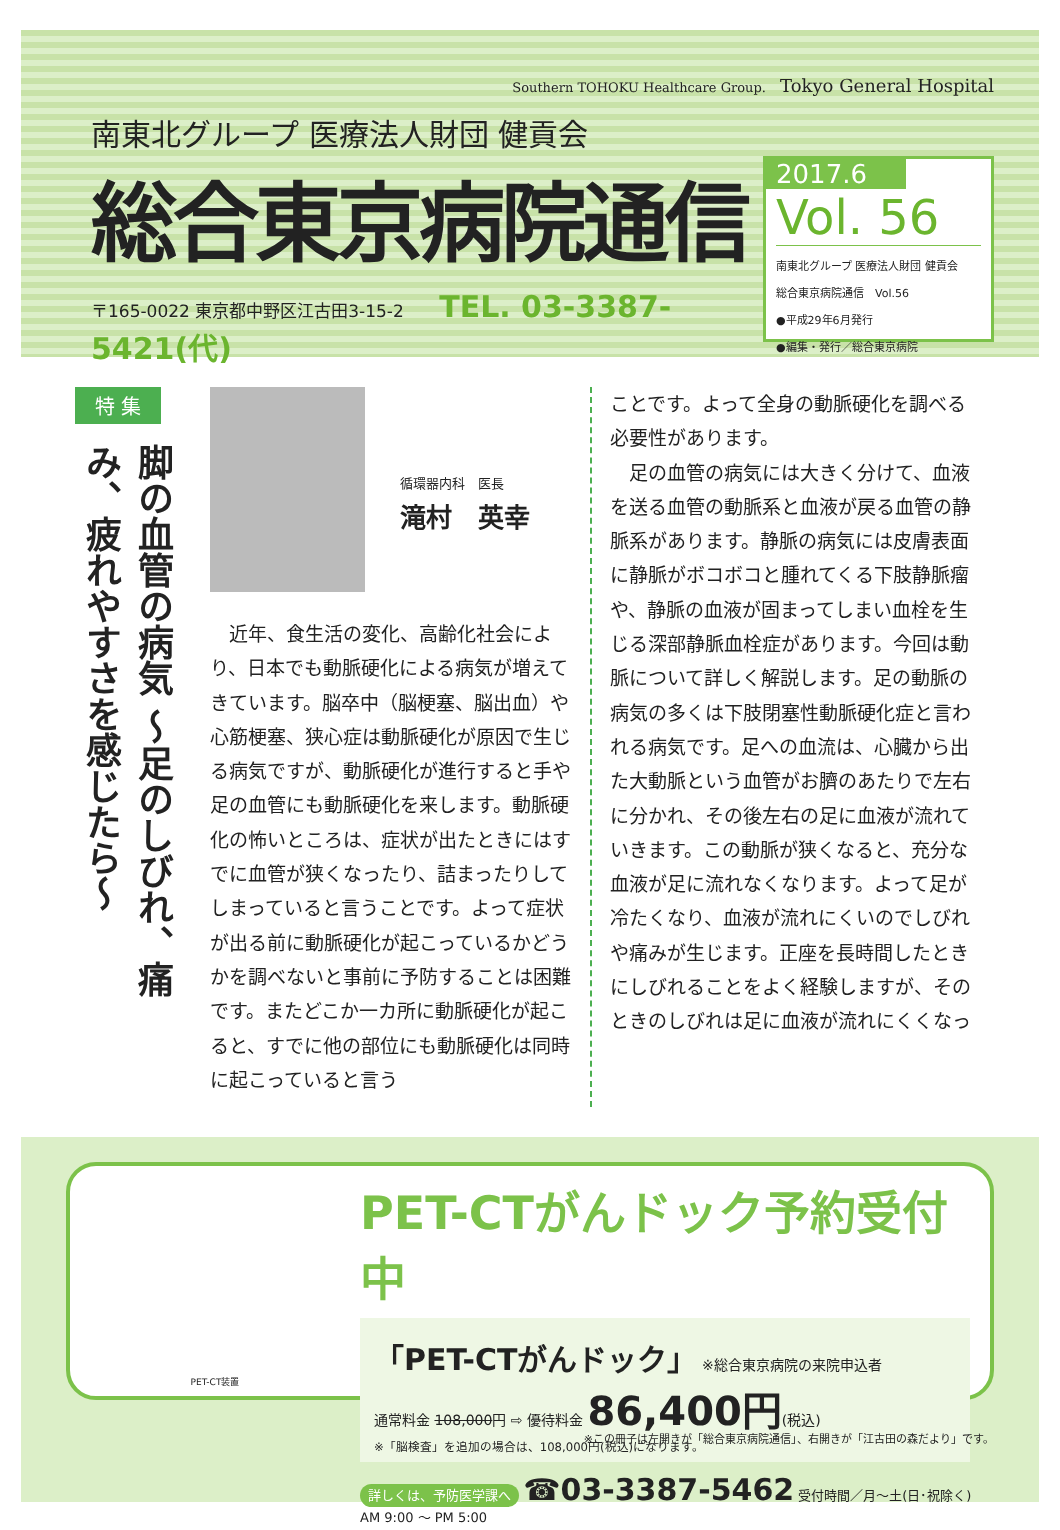Southern TOHOKU Healthcare Group. Tokyo General Hospital
南東北グループ 医療法人財団 健貢会
総合東京病院通信
〒165-0022 東京都中野区江古田3-15-2 TEL. 03-3387-5421(代)
2017.6
Vol. 56
南東北グループ 医療法人財団 健貢会
総合東京病院通信　Vol.56
●平成29年6月発行
●編集・発行／総合東京病院
特 集
脚の血管の病気 ～足のしびれ、痛み、疲れやすさを感じたら～
循環器内科　医長
滝村　英幸
　近年、食生活の変化、高齢化社会により、日本でも動脈硬化による病気が増えてきています。脳卒中（脳梗塞、脳出血）や心筋梗塞、狭心症は動脈硬化が原因で生じる病気ですが、動脈硬化が進行すると手や足の血管にも動脈硬化を来します。動脈硬化の怖いところは、症状が出たときにはすでに血管が狭くなったり、詰まったりしてしまっていると言うことです。よって症状が出る前に動脈硬化が起こっているかどうかを調べないと事前に予防することは困難です。またどこか一カ所に動脈硬化が起こると、すでに他の部位にも動脈硬化は同時に起こっていると言う
ことです。よって全身の動脈硬化を調べる必要性があります。
　足の血管の病気には大きく分けて、血液を送る血管の動脈系と血液が戻る血管の静脈系があります。静脈の病気には皮膚表面に静脈がボコボコと腫れてくる下肢静脈瘤や、静脈の血液が固まってしまい血栓を生じる深部静脈血栓症があります。今回は動脈について詳しく解説します。足の動脈の病気の多くは下肢閉塞性動脈硬化症と言われる病気です。足への血流は、心臓から出た大動脈という血管がお臍のあたりで左右に分かれ、その後左右の足に血液が流れていきます。この動脈が狭くなると、充分な血液が足に流れなくなります。よって足が冷たくなり、血液が流れにくいのでしびれや痛みが生じます。正座を長時間したときにしびれることをよく経験しますが、そのときのしびれは足に血液が流れにくくなっ
PET-CT装置
PET-CTがんドック予約受付中
「PET-CTがんドック」 ※総合東京病院の来院申込者
通常料金 108,000円 ⇨ 優待料金 86,400円(税込)
※「脳検査」を追加の場合は、108,000円(税込)になります。
詳しくは、予防医学課へ ☎03-3387-5462 受付時間／月～土(日･祝除く) AM 9:00 ～ PM 5:00
※この冊子は左開きが「総合東京病院通信」、右開きが「江古田の森だより」です。